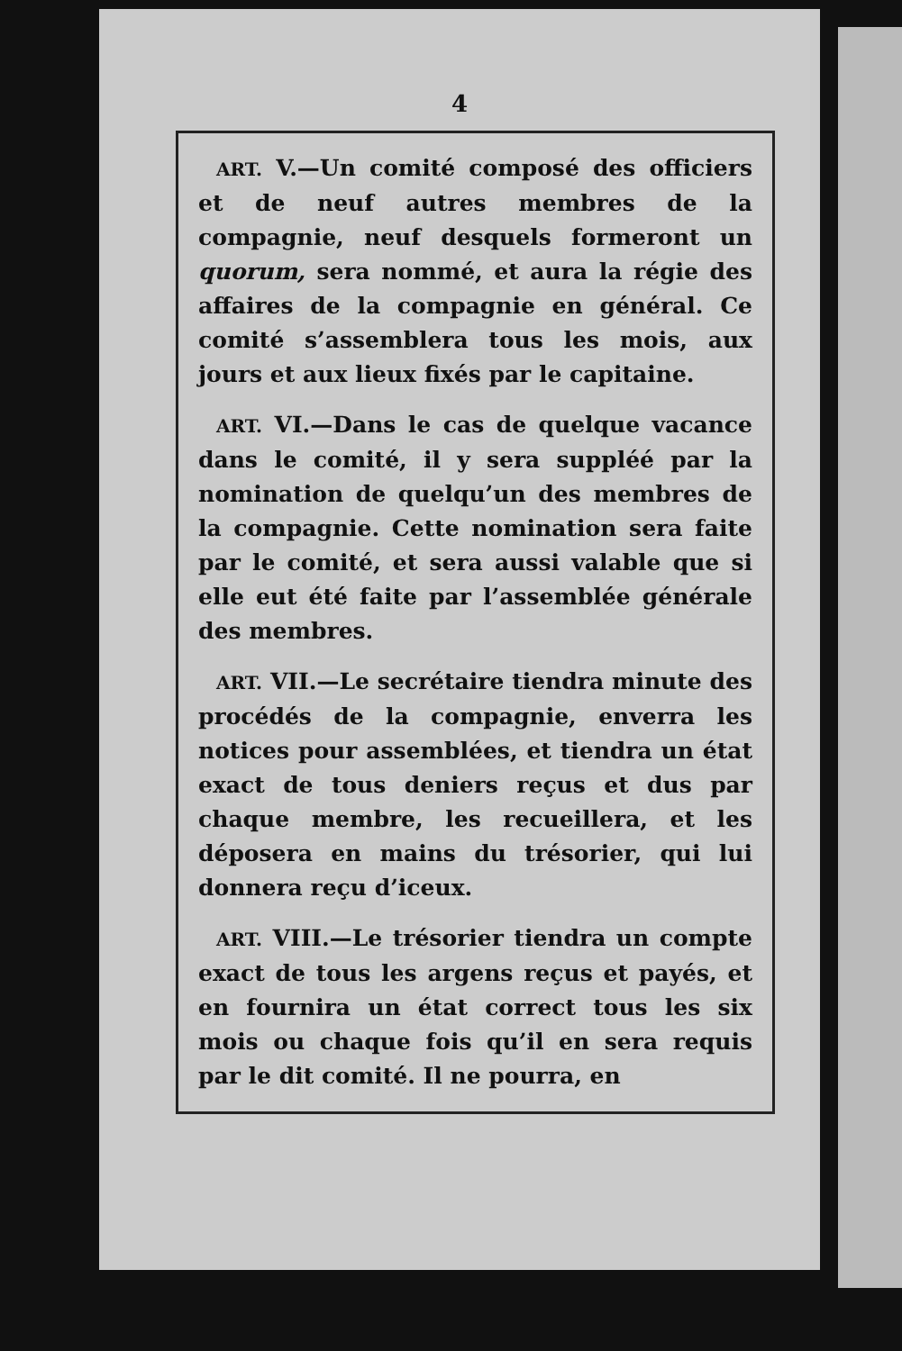4
ART. V.—Un comité composé des officiers et de neuf autres membres de la compagnie, neuf desquels formeront un quorum, sera nommé, et aura la régie des affaires de la compagnie en général. Ce comité s’assemblera tous les mois, aux jours et aux lieux fixés par le capitaine.
ART. VI.—Dans le cas de quelque vacance dans le comité, il y sera suppléé par la nomination de quelqu’un des membres de la compagnie. Cette nomination sera faite par le comité, et sera aussi valable que si elle eut été faite par l’assemblée générale des membres.
ART. VII.—Le secrétaire tiendra minute des procédés de la compagnie, enverra les notices pour assemblées, et tiendra un état exact de tous deniers reçus et dus par chaque membre, les recueillera, et les déposera en mains du trésorier, qui lui donnera reçu d’iceux.
ART. VIII.—Le trésorier tiendra un compte exact de tous les argens reçus et payés, et en fournira un état correct tous les six mois ou chaque fois qu’il en sera requis par le dit comité. Il ne pourra, en